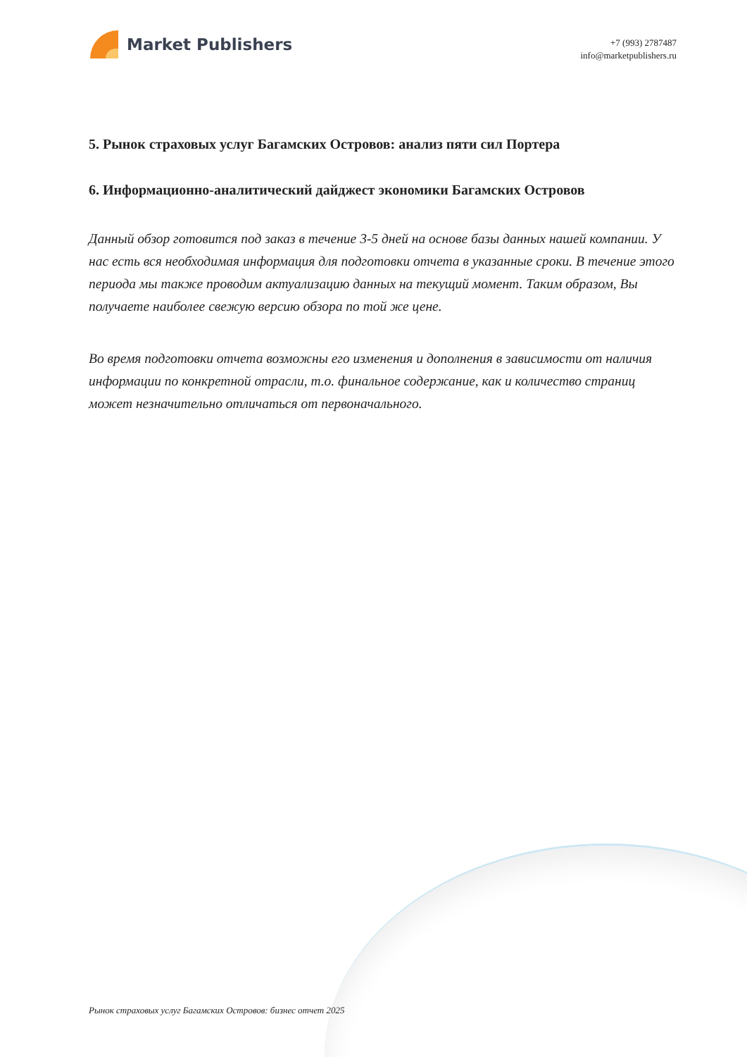Market Publishers
+7 (993) 2787487
info@marketpublishers.ru
5. Рынок страховых услуг Багамских Островов: анализ пяти сил Портера
6. Информационно-аналитический дайджест экономики Багамских Островов
Данный обзор готовится под заказ в течение 3-5 дней на основе базы данных нашей компании. У нас есть вся необходимая информация для подготовки отчета в указанные сроки. В течение этого периода мы также проводим актуализацию данных на текущий момент. Таким образом, Вы получаете наиболее свежую версию обзора по той же цене.
Во время подготовки отчета возможны его изменения и дополнения в зависимости от наличия информации по конкретной отрасли, т.о. финальное содержание, как и количество страниц может незначительно отличаться от первоначального.
Рынок страховых услуг Багамских Островов: бизнес отчет 2025